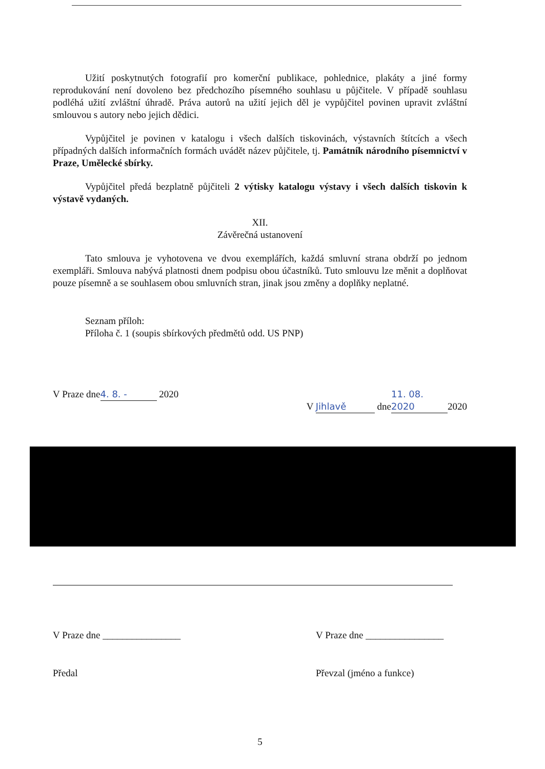Užití poskytnutých fotografií pro komerční publikace, pohlednice, plakáty a jiné formy reprodukování není dovoleno bez předchozího písemného souhlasu u půjčitele. V případě souhlasu podléhá užití zvláštní úhradě. Práva autorů na užití jejich děl je vypůjčitel povinen upravit zvláštní smlouvou s autory nebo jejich dědici.
Vypůjčitel je povinen v katalogu i všech dalších tiskovinách, výstavních štítcích a všech případných dalších informačních formách uvádět název půjčitele, tj. Památník národního písemnictví v Praze, Umělecké sbírky.
Vypůjčitel předá bezplatně půjčiteli 2 výtisky katalogu výstavy i všech dalších tiskovin k výstavě vydaných.
XII.
Závěrečná ustanovení
Tato smlouva je vyhotovena ve dvou exemplářích, každá smluvní strana obdrží po jednom exempláři. Smlouva nabývá platnosti dnem podpisu obou účastníků. Tuto smlouvu lze měnit a doplňovat pouze písemně a se souhlasem obou smluvních stran, jinak jsou změny a doplňky neplatné.
Seznam příloh:
Příloha č. 1 (soupis sbírkových předmětů odd. US PNP)
V Praze dne 4. 8. - 2020 V Jihlavě dne 11. 08. 2020 2020
V Praze dne ________________ V Praze dne ________________
Předal Převzal (jméno a funkce)
5